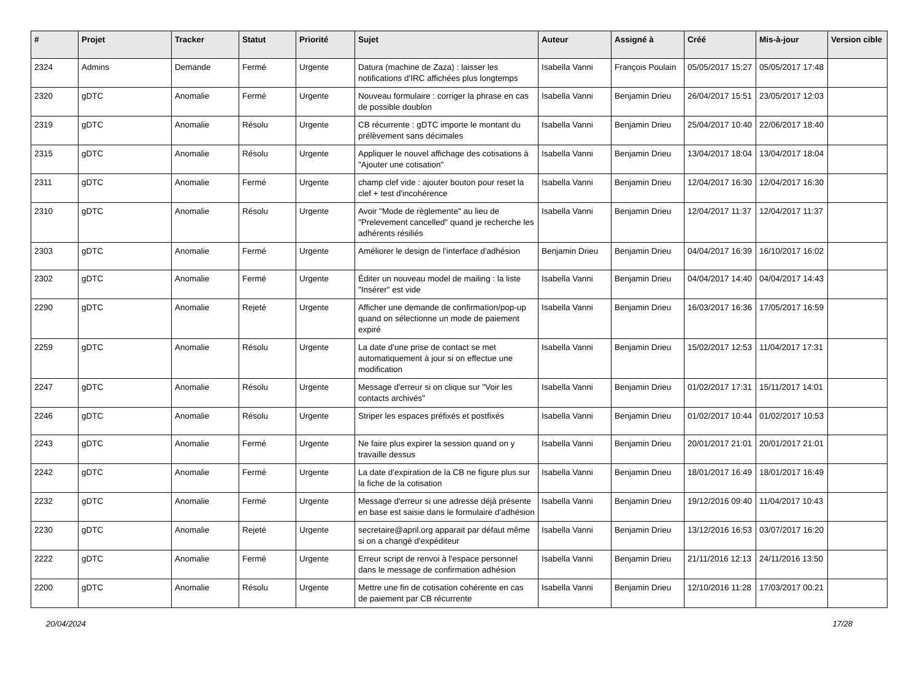| # | Projet | Tracker | Statut | Priorité | Sujet | Auteur | Assigné à | Créé | Mis-à-jour | Version cible |
| --- | --- | --- | --- | --- | --- | --- | --- | --- | --- | --- |
| 2324 | Admins | Demande | Fermé | Urgente | Datura (machine de Zaza) : laisser les notifications d'IRC affichées plus longtemps | Isabella Vanni | François Poulain | 05/05/2017 15:27 | 05/05/2017 17:48 | |
| 2320 | gDTC | Anomalie | Fermé | Urgente | Nouveau formulaire : corriger la phrase en cas de possible doublon | Isabella Vanni | Benjamin Drieu | 26/04/2017 15:51 | 23/05/2017 12:03 | |
| 2319 | gDTC | Anomalie | Résolu | Urgente | CB récurrente : gDTC importe le montant du prélèvement sans décimales | Isabella Vanni | Benjamin Drieu | 25/04/2017 10:40 | 22/06/2017 18:40 | |
| 2315 | gDTC | Anomalie | Résolu | Urgente | Appliquer le nouvel affichage des cotisations à "Ajouter une cotisation" | Isabella Vanni | Benjamin Drieu | 13/04/2017 18:04 | 13/04/2017 18:04 | |
| 2311 | gDTC | Anomalie | Fermé | Urgente | champ clef vide : ajouter bouton pour reset la clef + test d'incohérence | Isabella Vanni | Benjamin Drieu | 12/04/2017 16:30 | 12/04/2017 16:30 | |
| 2310 | gDTC | Anomalie | Résolu | Urgente | Avoir "Mode de règlemente" au lieu de "Prelevement cancelled" quand je recherche les adhérents résiliés | Isabella Vanni | Benjamin Drieu | 12/04/2017 11:37 | 12/04/2017 11:37 | |
| 2303 | gDTC | Anomalie | Fermé | Urgente | Améliorer le design de l'interface d'adhésion | Benjamin Drieu | Benjamin Drieu | 04/04/2017 16:39 | 16/10/2017 16:02 | |
| 2302 | gDTC | Anomalie | Fermé | Urgente | Éditer un nouveau model de mailing : la liste "Insérer" est vide | Isabella Vanni | Benjamin Drieu | 04/04/2017 14:40 | 04/04/2017 14:43 | |
| 2290 | gDTC | Anomalie | Rejeté | Urgente | Afficher une demande de confirmation/pop-up quand on sélectionne un mode de paiement expiré | Isabella Vanni | Benjamin Drieu | 16/03/2017 16:36 | 17/05/2017 16:59 | |
| 2259 | gDTC | Anomalie | Résolu | Urgente | La date d'une prise de contact se met automatiquement à jour si on effectue une modification | Isabella Vanni | Benjamin Drieu | 15/02/2017 12:53 | 11/04/2017 17:31 | |
| 2247 | gDTC | Anomalie | Résolu | Urgente | Message d'erreur si on clique sur "Voir les contacts archivés" | Isabella Vanni | Benjamin Drieu | 01/02/2017 17:31 | 15/11/2017 14:01 | |
| 2246 | gDTC | Anomalie | Résolu | Urgente | Striper les espaces préfixés et postfixés | Isabella Vanni | Benjamin Drieu | 01/02/2017 10:44 | 01/02/2017 10:53 | |
| 2243 | gDTC | Anomalie | Fermé | Urgente | Ne faire plus expirer la session quand on y travaille dessus | Isabella Vanni | Benjamin Drieu | 20/01/2017 21:01 | 20/01/2017 21:01 | |
| 2242 | gDTC | Anomalie | Fermé | Urgente | La date d'expiration de la CB ne figure plus sur la fiche de la cotisation | Isabella Vanni | Benjamin Drieu | 18/01/2017 16:49 | 18/01/2017 16:49 | |
| 2232 | gDTC | Anomalie | Fermé | Urgente | Message d'erreur si une adresse déjà présente en base est saisie dans le formulaire d'adhésion | Isabella Vanni | Benjamin Drieu | 19/12/2016 09:40 | 11/04/2017 10:43 | |
| 2230 | gDTC | Anomalie | Rejeté | Urgente | secretaire@april.org apparait par défaut même si on a changé d'expéditeur | Isabella Vanni | Benjamin Drieu | 13/12/2016 16:53 | 03/07/2017 16:20 | |
| 2222 | gDTC | Anomalie | Fermé | Urgente | Erreur script de renvoi à l'espace personnel dans le message de confirmation adhésion | Isabella Vanni | Benjamin Drieu | 21/11/2016 12:13 | 24/11/2016 13:50 | |
| 2200 | gDTC | Anomalie | Résolu | Urgente | Mettre une fin de cotisation cohérente en cas de paiement par CB récurrente | Isabella Vanni | Benjamin Drieu | 12/10/2016 11:28 | 17/03/2017 00:21 | |
20/04/2024 17/28